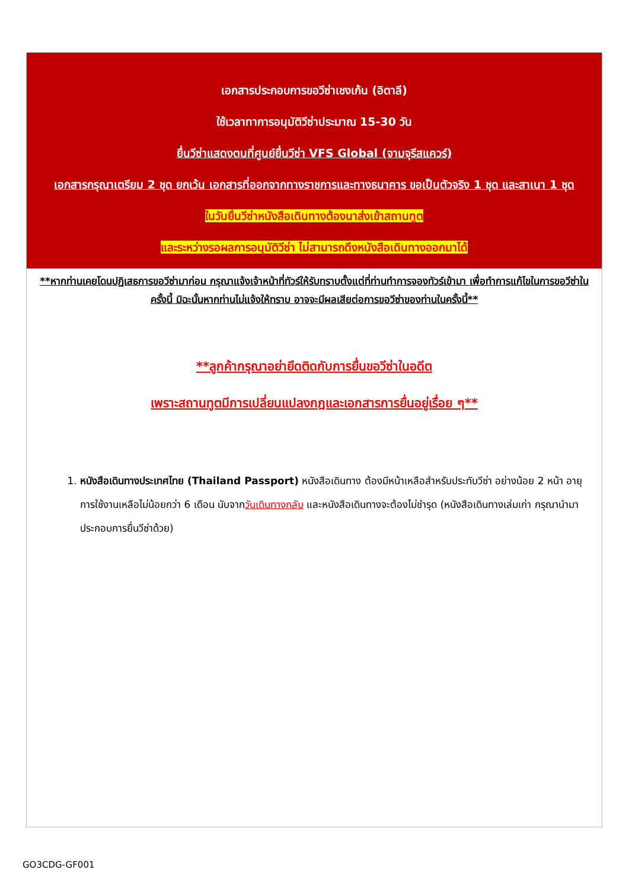เอกสารประกอบการขอวีซ่าเชงเก้น (อิตาลี)
ใช้เวลาทาการอนุมัติวีซ่าประมาณ 15-30 วัน
ยื่นวีซ่าแสดงตนที่ศูนย์ยื่นวีซ่า VFS Global (จามจุรีสแควร์)
เอกสารกรุณาเตรียม 2 ชุด ยกเว้น เอกสารที่ออกจากทางราชการและทางธนาคาร ขอเป็นตัวจริง 1 ชุด และสาเนา 1 ชุด
ในวันยื่นวีซ่าหนังสือเดินทางต้องนาส่งเข้าสถานทูต
และระหว่างรอผลการอนุมัติวีซ่า ไม่สามารถดึงหนังสือเดินทางออกมาได้
**หากท่านเคยโดนปฏิเสธการขอวีซ่ามาก่อน กรุณาแจ้งเจ้าหน้าที่ทัวร์ให้รับทราบตั้งแต่ที่ท่านทำการจองทัวร์เข้ามา เพื่อทำการแก้ไขในการขอวีซ่าในครั้งนี้ มิฉะนั้นหากท่านไม่แจ้งให้ทราบ อาจจะมีผลเสียต่อการขอวีซ่าของท่านในครั้งนี้**
**ลูกค้ากรุณาอย่ายึดติดกับการยื่นขอวีซ่าในอดีต
เพราะสถานทูตมีการเปลี่ยนแปลงกฎและเอกสารการยื่นอยู่เรื่อย ๆ**
1. หนังสือเดินทางประเทศไทย (Thailand Passport) หนังสือเดินทาง ต้องมีหน้าเหลือสำหรับประทับวีซ่า อย่างน้อย 2 หน้า อายุการใช้งานเหลือไม่น้อยกว่า 6 เดือน นับจากวันเดินทางกลับ และหนังสือเดินทางจะต้องไม่ชำรุด (หนังสือเดินทางเล่มเก่า กรุณานำมาประกอบการยื่นวีซ่าด้วย)
GO3CDG-GF001